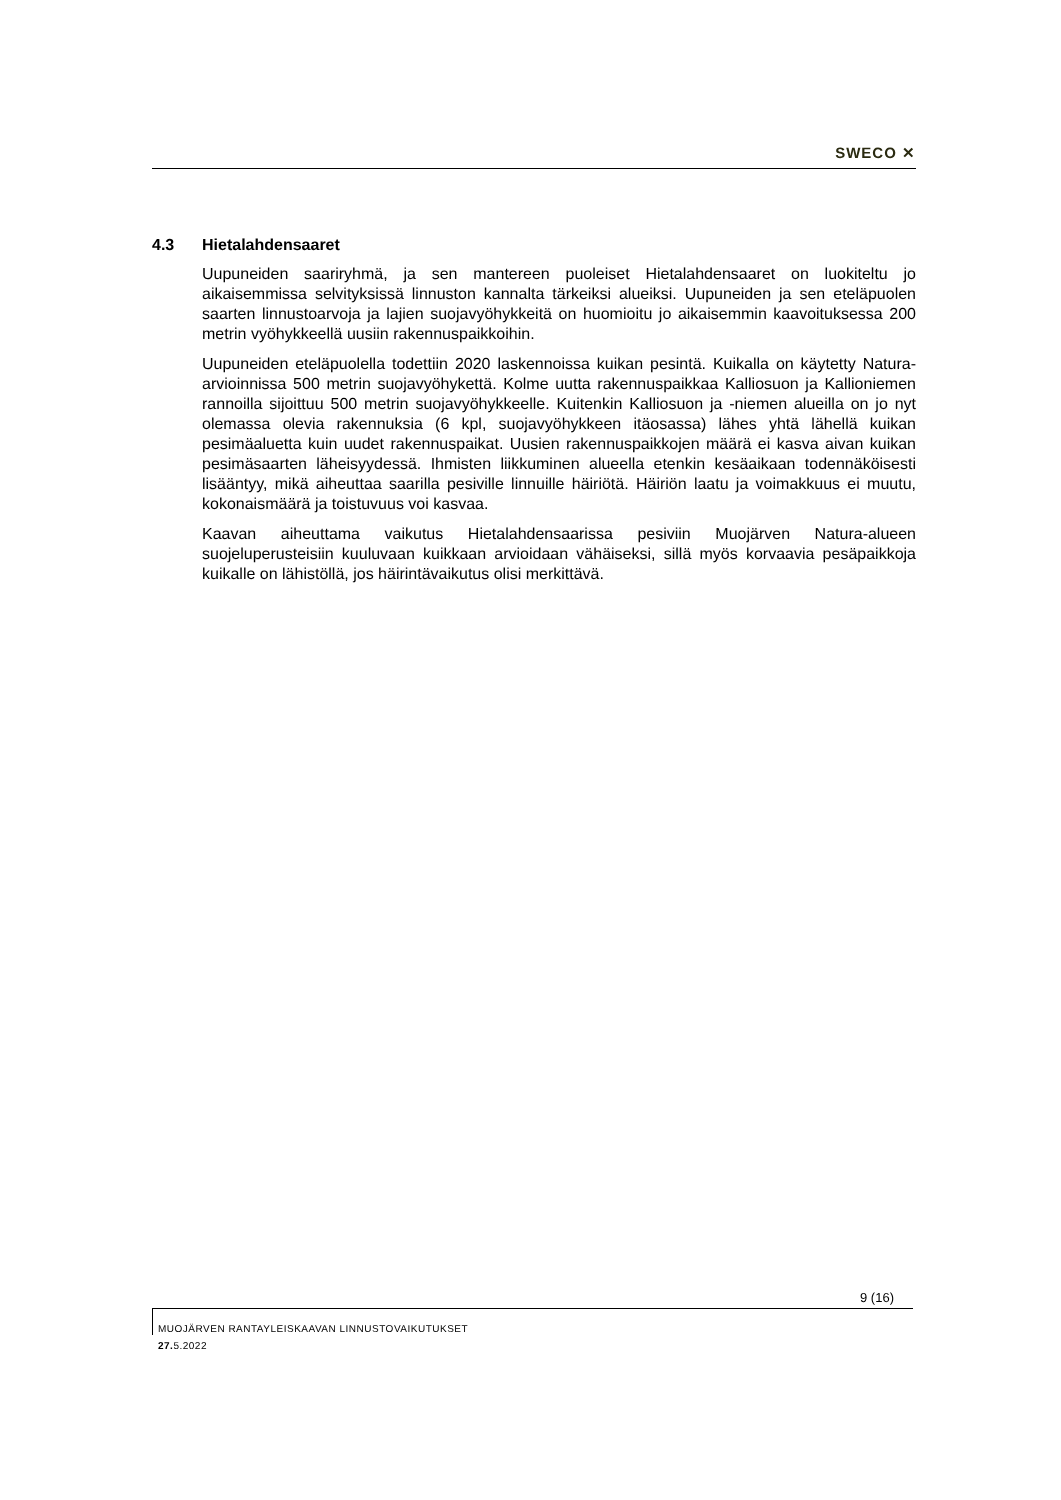SWECO ✕
4.3 Hietalahdensaaret
Uupuneiden saariryhmä, ja sen mantereen puoleiset Hietalahdensaaret on luokitel­tu jo aikaisemmissa selvityksissä linnuston kannalta tärkeiksi alueiksi. Uupuneiden ja sen eteläpuolen saarten linnustoarvoja ja lajien suojavyöhykkeitä on huomioitu jo aikaisemmin kaavoituksessa 200 metrin vyöhykkeellä uusiin rakennuspaikkoihin.
Uupuneiden eteläpuolella todettiin 2020 laskennoissa kuikan pesintä. Kuikalla on käytetty Natura-arvioinnissa 500 metrin suojavyöhykettä. Kolme uutta rakennuspaikkaa Kalliosuon ja Kallioniemen rannoilla sijoittuu 500 metrin suojavyöhykkeelle. Kuitenkin Kalliosuon ja -niemen alueilla on jo nyt olemassa olevia rakennuksia (6 kpl, suojavyöhykkeen itäosassa) lähes yhtä lähellä kuikan pesimäaluetta kuin uudet rakennuspaikat. Uusien rakennuspaikkojen määrä ei kasva aivan kuikan pesimäsaarten läheisyydessä. Ihmisten liikkuminen alueella etenkin kesäaikaan todennäköisesti lisääntyy, mikä aiheuttaa saarilla pesiville linnuille häiriötä. Häiriön laatu ja voimakkuus ei muutu, kokonaismäärä ja toistuvuus voi kasvaa.
Kaavan aiheuttama vaikutus Hietalahdensaarissa pesiviin Muojärven Natura-alueen suojeluperusteisiin kuuluvaan kuikkaan arvioidaan vähäiseksi, sillä myös korvaavia pesäpaikkoja kuikalle on lähistöllä, jos häirintävaikutus olisi merkittävä.
9 (16)
MUOJÄRVEN RANTAYLEISKAAVAN LINNUSTOVAIKUTUKSET
27. 5.2022